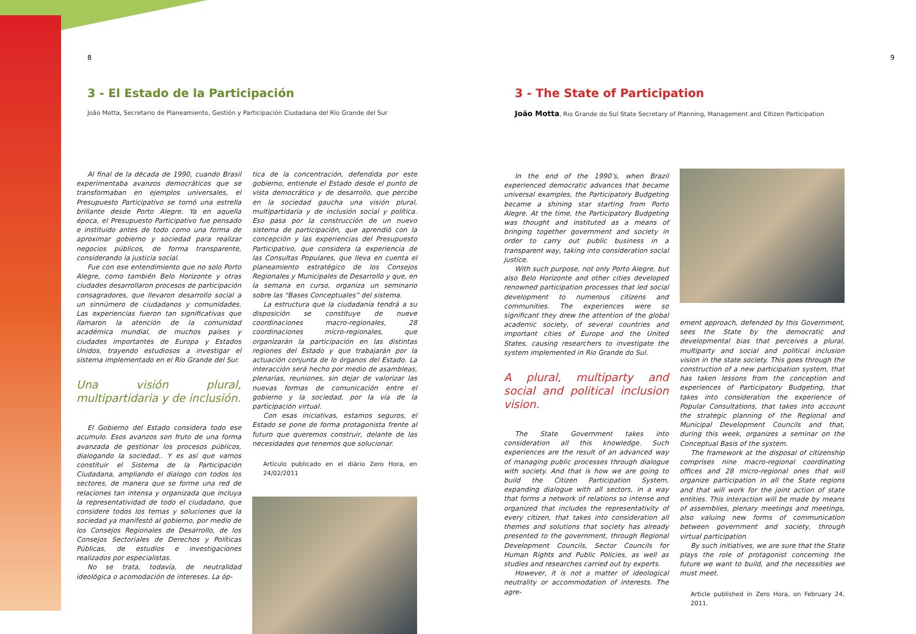8
3 - El Estado de la Participación
João Motta, Secretario de Planeamiento, Gestión y Participación Ciudadana del Río Grande del Sur
Al final de la década de 1990, cuando Brasil experimentaba avanzos democráticos que se transformaban en ejemplos universales, el Presupuesto Participativo se tornó una estrella brillante desde Porto Alegre. Ya en aquella época, el Presupuesto Participativo fue pensado e instituido antes de todo como una forma de aproximar gobierno y sociedad para realizar negocios públicos, de forma transparente, considerando la justicia social.
Fue con ese entendimiento que no solo Porto Alegre, como también Belo Horizonte y otras ciudades desarrollaron procesos de participación consagradores, que llevaron desarrollo social a un sinnúmero de ciudadanos y comunidades. Las experiencias fueron tan significativas que llamaron la atención de la comunidad académica mundial, de muchos países y ciudades importantes de Europa y Estados Unidos, trayendo estudiosos a investigar el sistema implementado en el Río Grande del Sur.
Una visión plural, multipartidaria y de inclusión.
El Gobierno del Estado considera todo ese acumulo. Esos avanzos son fruto de una forma avanzada de gestionar los procesos públicos, dialogando la sociedad.. Y es así que vamos constituir el Sistema de la Participación Ciudadana, ampliando el dialogo con todos los sectores, de manera que se forme una red de relaciones tan intensa y organizada que incluya la representatividad de todo el ciudadano, que considere todos los temas y soluciones que la sociedad ya manifestó al gobierno, por medio de los Consejos Regionales de Desarrollo, de los Consejos Sectoriales de Derechos y Políticas Públicas, de estudios e investigaciones realizados por especialistas.
No se trata, todavía, de neutralidad ideológica o acomodación de intereses. La óp-
tica de la concentración, defendida por este gobierno, entiende el Estado desde el punto de vista democrático y de desarrollo, que percibe en la sociedad gaucha una visión plural, multipartidaria y de inclusión social y política. Eso pasa por la construcción de un nuevo sistema de participación, que aprendió con la concepción y las experiencias del Presupuesto Participativo, que considera la experiencia de las Consultas Populares, que lleva en cuenta el planeamiento estratégico de los Consejos Regionales y Municipales de Desarrollo y que, en la semana en curso, organiza un seminario sobre las “Bases Conceptuales” del sistema.
La estructura que la ciudadanía tendrá a su disposición se constituye de nueve coordinaciones macro-regionales, 28 coordinaciones micro-regionales, que organizarán la participación en las distintas regiones del Estado y que trabajarán por la actuación conjunta de lo órganos del Estado. La interacción será hecho por medio de asambleas, plenarias, reuniones, sin dejar de valorizar las nuevas formas de comunicación entre el gobierno y la sociedad, por la vía de la participación virtual.
Con esas iniciativas, estamos seguros, el Estado se pone de forma protagonista frente al futuro que queremos construir, delante de las necesidades que tenemos que solucionar.
Artículo publicado en el diário Zero Hora, en 24/02/2011
9
3 - The State of Participation
João Motta, Rio Grande do Sul State Secretary of Planning, Management and Citizen Participation
In the end of the 1990’s, when Brazil experienced democratic advances that became universal examples, the Participatory Budgeting became a shining star starting from Porto Alegre. At the time, the Participatory Budgeting was thought and instituted as a means of bringing together government and society in order to carry out public business in a transparent way, taking into consideration social justice.
With such purpose, not only Porto Alegre, but also Belo Horizonte and other cities developed renowned participation processes that led social development to numerous citizens and communities. The experiences were so significant they drew the attention of the global academic society, of several countries and important cities of Europe and the United States, causing researchers to investigate the system implemented in Rio Grande do Sul.
A plural, multiparty and social and political inclusion vision.
The State Government takes into consideration all this knowledge. Such experiences are the result of an advanced way of managing public processes through dialogue with society. And that is how we are going to build the Citizen Participation System, expanding dialogue with all sectors, in a way that forms a network of relations so intense and organized that includes the representativity of every citizen, that takes into consideration all themes and solutions that society has already presented to the government, through Regional Development Councils, Sector Councils for Human Rights and Public Policies, as well as studies and researches carried out by experts.
However, it is not a matter of ideological neutrality or accommodation of interests. The agre-
ement approach, defended by this Government, sees the State by the democratic and developmental bias that perceives a plural, multiparty and social and political inclusion vision in the state society. This goes through the construction of a new participation system, that has taken lessons from the conception and experiences of Participatory Budgeting, that takes into consideration the experience of Popular Consultations, that takes into account the strategic planning of the Regional and Municipal Development Councils and that, during this week, organizes a seminar on the Conceptual Basis of the system.
The framework at the disposal of citizenship comprises nine macro-regional coordinating offices and 28 micro-regional ones that will organize participation in all the State regions and that will work for the joint action of state entities. This interaction will be made by means of assemblies, plenary meetings and meetings, also valuing new forms of communication between government and society, through virtual participation.
By such initiatives, we are sure that the State plays the role of protagonist concerning the future we want to build, and the necessities we must meet.
Article published in Zero Hora, on February 24, 2011.